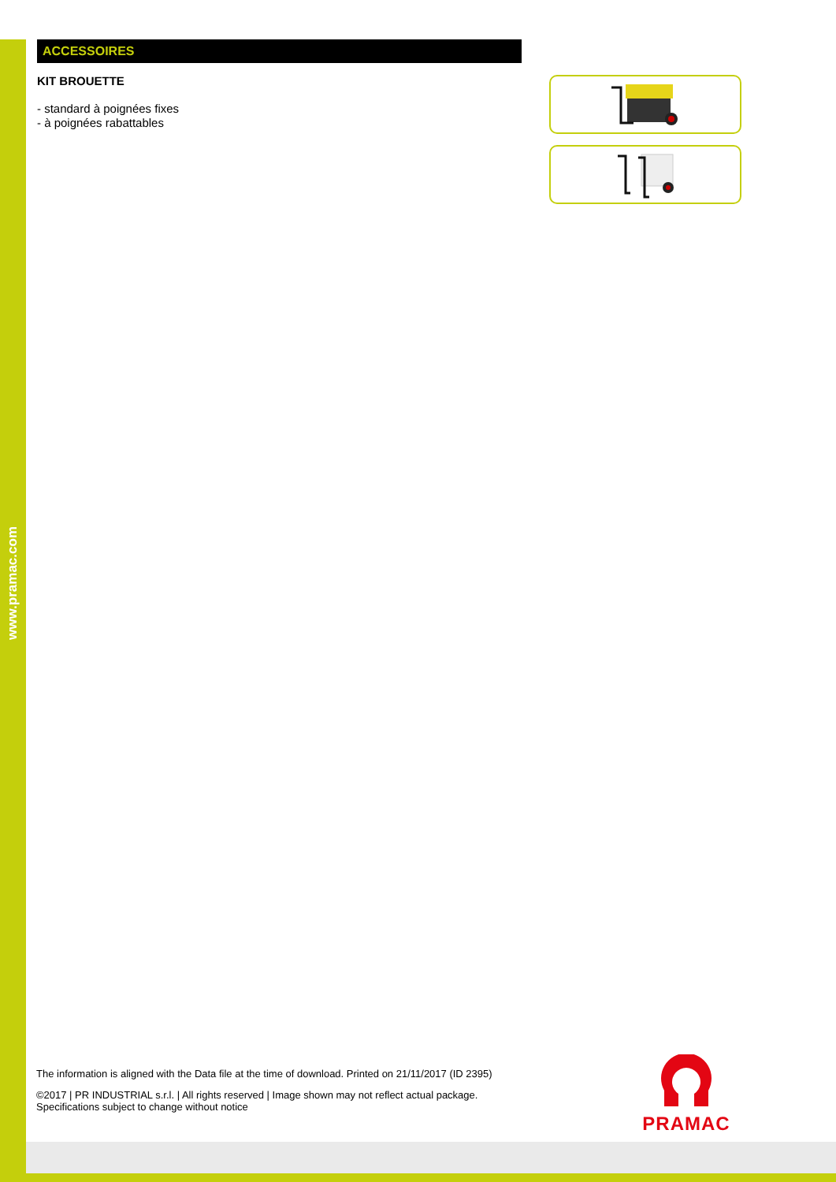www.pramac.com
ACCESSOIRES
KIT BROUETTE
- standard à poignées fixes
- à poignées rabattables
The information is aligned with the Data file at the time of download. Printed on 21/11/2017 (ID 2395)
©2017 | PR INDUSTRIAL s.r.l. | All rights reserved | Image shown may not reflect actual package. Specifications subject to change without notice
PRAMAC